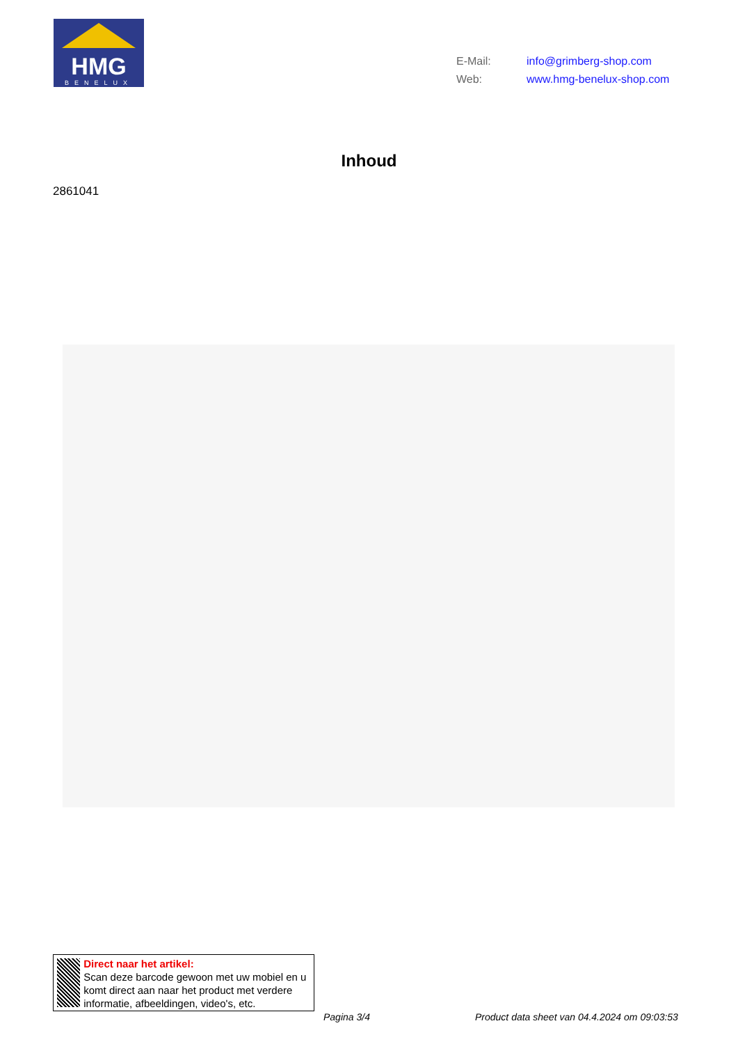HMG
BENELUX
E-Mail: info@grimberg-shop.com
Web: www.hmg-benelux-shop.com
Inhoud
2861041
Direct naar het artikel:
Scan deze barcode gewoon met uw mobiel en u komt direct aan naar het product met verdere informatie, afbeeldingen, video's, etc.
Pagina 3/4
Product data sheet van 04.4.2024 om 09:03:53